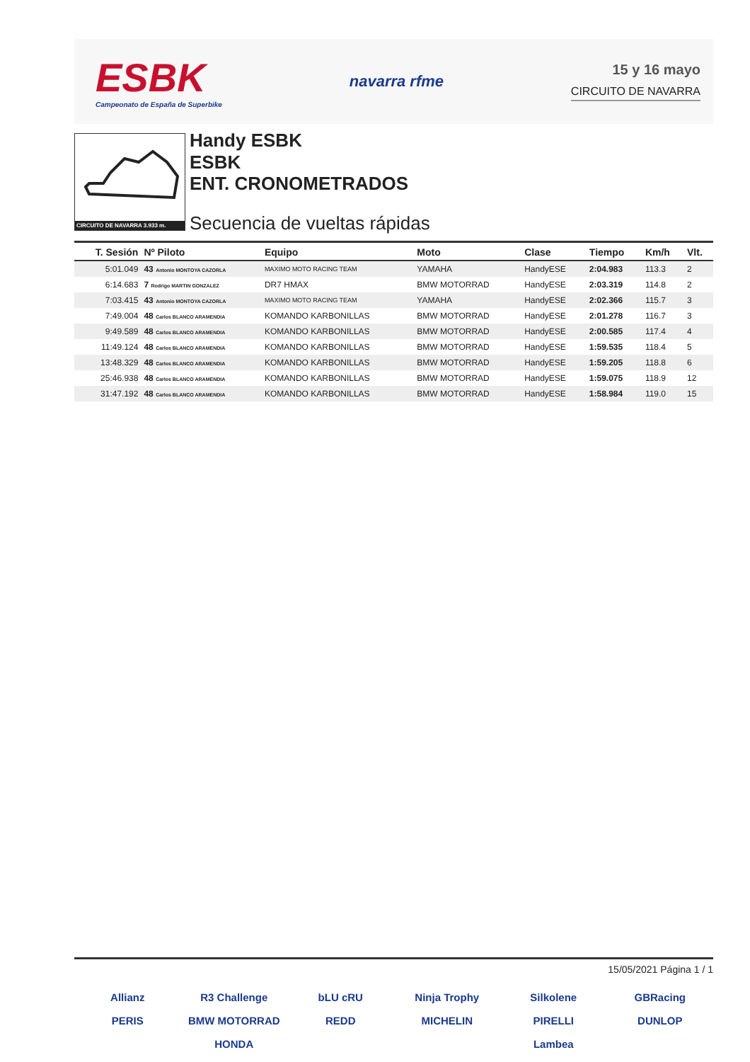ESBK
Campeonato de España de Superbike
navarra rfme
15 y 16 mayo
CIRCUITO DE NAVARRA
CIRCUITO DE NAVARRA 3.933 m.
Handy ESBK
ESBK
ENT. CRONOMETRADOS
Secuencia de vueltas rápidas
| T. Sesión | Nº Piloto | Equipo | Moto | Clase | Tiempo | Km/h | Vlt. |
| --- | --- | --- | --- | --- | --- | --- | --- |
| 5:01.049 | 43 Antonio MONTOYA CAZORLA | MAXIMO MOTO RACING TEAM | YAMAHA | HandyESE | 2:04.983 | 113.3 | 2 |
| 6:14.683 | 7 Rodrigo MARTIN GONZALEZ | DR7 HMAX | BMW MOTORRAD | HandyESE | 2:03.319 | 114.8 | 2 |
| 7:03.415 | 43 Antonio MONTOYA CAZORLA | MAXIMO MOTO RACING TEAM | YAMAHA | HandyESE | 2:02.366 | 115.7 | 3 |
| 7:49.004 | 48 Carlos BLANCO ARAMENDIA | KOMANDO KARBONILLAS | BMW MOTORRAD | HandyESE | 2:01.278 | 116.7 | 3 |
| 9:49.589 | 48 Carlos BLANCO ARAMENDIA | KOMANDO KARBONILLAS | BMW MOTORRAD | HandyESE | 2:00.585 | 117.4 | 4 |
| 11:49.124 | 48 Carlos BLANCO ARAMENDIA | KOMANDO KARBONILLAS | BMW MOTORRAD | HandyESE | 1:59.535 | 118.4 | 5 |
| 13:48.329 | 48 Carlos BLANCO ARAMENDIA | KOMANDO KARBONILLAS | BMW MOTORRAD | HandyESE | 1:59.205 | 118.8 | 6 |
| 25:46.938 | 48 Carlos BLANCO ARAMENDIA | KOMANDO KARBONILLAS | BMW MOTORRAD | HandyESE | 1:59.075 | 118.9 | 12 |
| 31:47.192 | 48 Carlos BLANCO ARAMENDIA | KOMANDO KARBONILLAS | BMW MOTORRAD | HandyESE | 1:58.984 | 119.0 | 15 |
15/05/2021 Página 1 / 1
Allianz R3 Challenge bLU cRU Ninja Trophy Silkolene GBRacing PERIS BMW MOTORRAD REDD MICHELIN PIRELLI DUNLOP HONDA Lambea